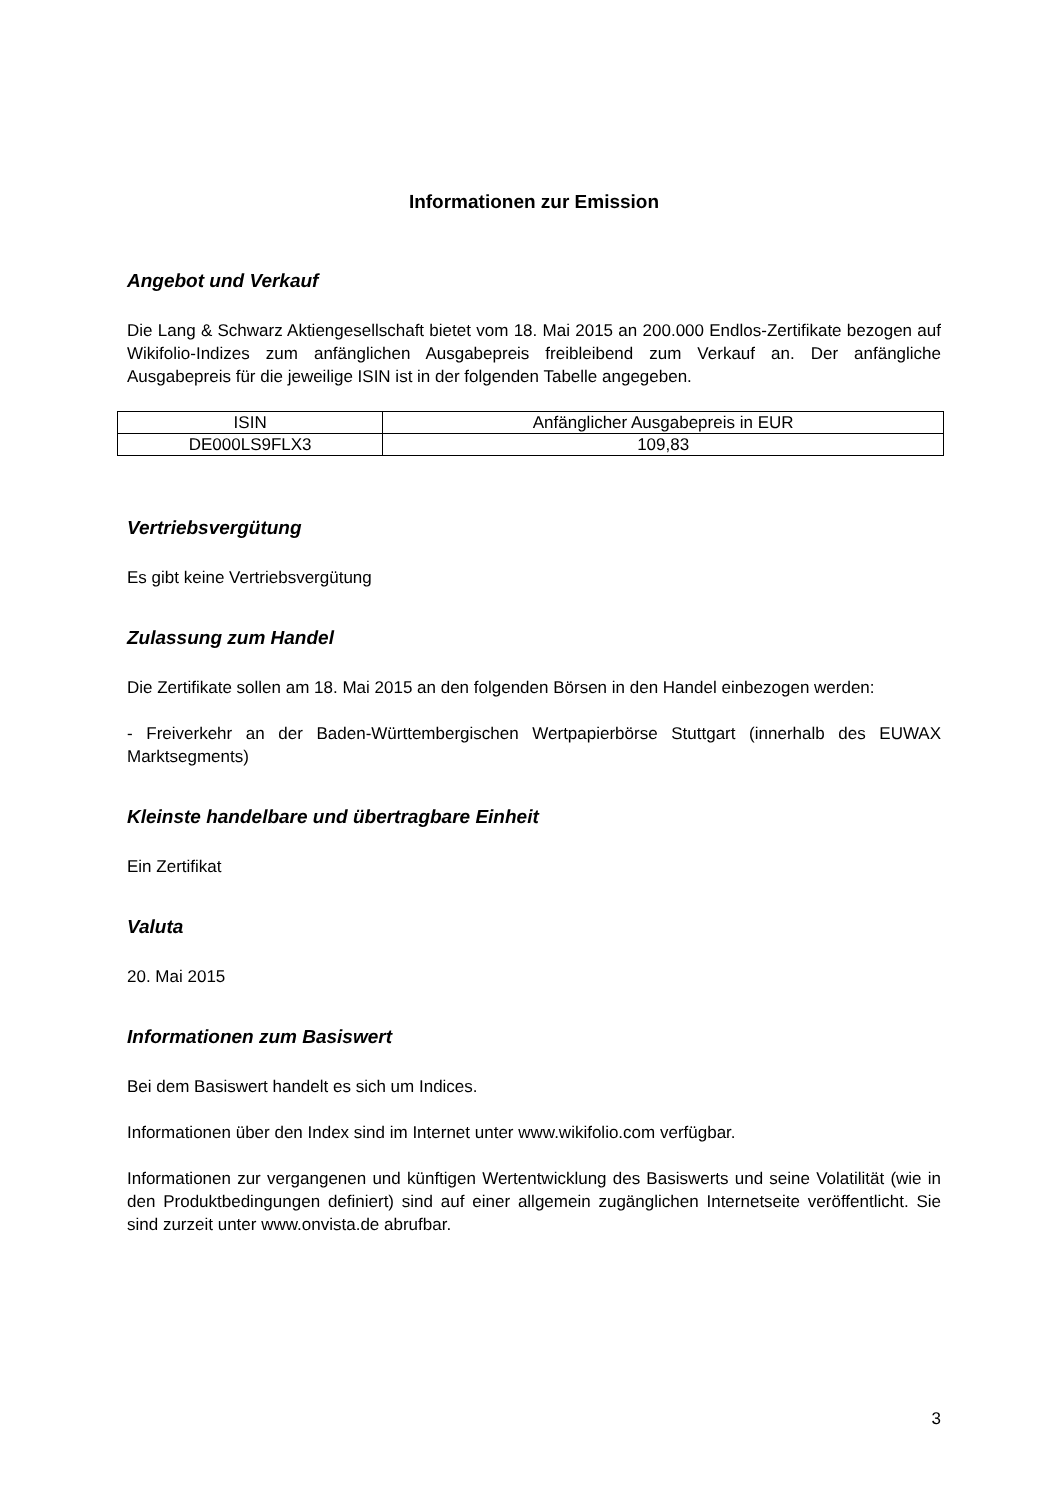Informationen zur Emission
Angebot und Verkauf
Die Lang & Schwarz Aktiengesellschaft bietet vom 18. Mai 2015 an 200.000 Endlos-Zertifikate bezogen auf Wikifolio-Indizes zum anfänglichen Ausgabepreis freibleibend zum Verkauf an. Der anfängliche Ausgabepreis für die jeweilige ISIN ist in der folgenden Tabelle angegeben.
| ISIN | Anfänglicher Ausgabepreis in EUR |
| --- | --- |
| DE000LS9FLX3 | 109,83 |
Vertriebsvergütung
Es gibt keine Vertriebsvergütung
Zulassung zum Handel
Die Zertifikate sollen am 18. Mai 2015 an den folgenden Börsen in den Handel einbezogen werden:
- Freiverkehr an der Baden-Württembergischen Wertpapierbörse Stuttgart (innerhalb des EUWAX Marktsegments)
Kleinste handelbare und übertragbare Einheit
Ein Zertifikat
Valuta
20. Mai 2015
Informationen zum Basiswert
Bei dem Basiswert handelt es sich um Indices.
Informationen über den Index sind im Internet unter www.wikifolio.com verfügbar.
Informationen zur vergangenen und künftigen Wertentwicklung des Basiswerts und seine Volatilität (wie in den Produktbedingungen definiert) sind auf einer allgemein zugänglichen Internetseite veröffentlicht. Sie sind zurzeit unter www.onvista.de abrufbar.
3